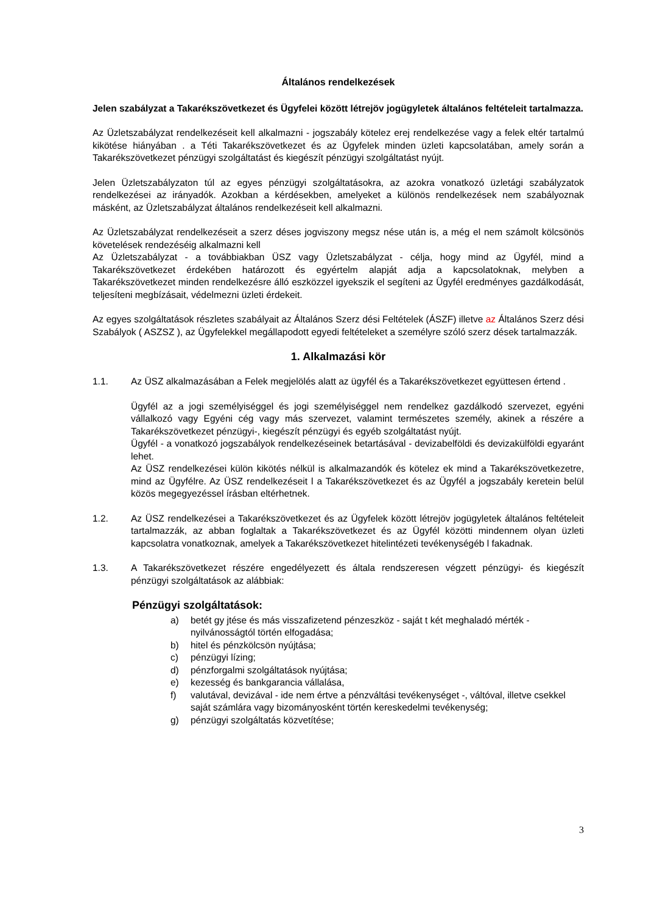Általános rendelkezések
Jelen szabályzat a Takarékszövetkezet és Ügyfelei között létrejöv jogügyletek általános feltételeit tartalmazza.
Az Üzletszabályzat rendelkezéseit kell alkalmazni - jogszabály kötelez erej rendelkezése vagy a felek eltér tartalmú kikötése hiányában . a Téti Takarékszövetkezet és az Ügyfelek minden üzleti kapcsolatában, amely során a Takarékszövetkezet pénzügyi szolgáltatást és kiegészít pénzügyi szolgáltatást nyújt.
Jelen Üzletszabályzaton túl az egyes pénzügyi szolgáltatásokra, az azokra vonatkozó üzletági szabályzatok rendelkezései az irányadók. Azokban a kérdésekben, amelyeket a különös rendelkezések nem szabályoznak másként, az Üzletszabályzat általános rendelkezéseit kell alkalmazni.
Az Üzletszabályzat rendelkezéseit a szerz déses jogviszony megsz nése után is, a még el nem számolt kölcsönös követelések rendezéséig alkalmazni kell
Az Üzletszabályzat - a továbbiakban ÜSZ vagy Üzletszabályzat - célja, hogy mind az Ügyfél, mind a Takarékszövetkezet érdekében határozott és egyértelm alapját adja a kapcsolatoknak, melyben a Takarékszövetkezet minden rendelkezésre álló eszközzel igyekszik el segíteni az Ügyfél eredményes gazdálkodását, teljesíteni megbízásait, védelmezni üzleti érdekeit.
Az egyes szolgáltatások részletes szabályait az Általános Szerz dési Feltételek (ÁSZF) illetve az Általános Szerz dési Szabályok ( ASZSZ ), az Ügyfelekkel megállapodott egyedi feltételeket a személyre szóló szerz dések tartalmazzák.
1. Alkalmazási kör
1.1. Az ÜSZ alkalmazásában a Felek megjelölés alatt az ügyfél és a Takarékszövetkezet együttesen értend .
Ügyfél az a jogi személyiséggel és jogi személyiséggel nem rendelkez gazdálkodó szervezet, egyéni vállalkozó vagy Egyéni cég vagy más szervezet, valamint természetes személy, akinek a részére a Takarékszövetkezet pénzügyi-, kiegészít pénzügyi és egyéb szolgáltatást nyújt.
Ügyfél - a vonatkozó jogszabályok rendelkezéseinek betartásával - devizabelföldi és devizakülföldi egyaránt lehet.
Az ÜSZ rendelkezései külön kikötés nélkül is alkalmazandók és kötelez ek mind a Takarékszövetkezetre, mind az Ügyfélre. Az ÜSZ rendelkezéseit l a Takarékszövetkezet és az Ügyfél a jogszabály keretein belül közös megegyezéssel írásban eltérhetnek.
1.2. Az ÜSZ rendelkezései a Takarékszövetkezet és az Ügyfelek között létrejöv jogügyletek általános feltételeit tartalmazzák, az abban foglaltak a Takarékszövetkezet és az Ügyfél közötti mindennem olyan üzleti kapcsolatra vonatkoznak, amelyek a Takarékszövetkezet hitelintézeti tevékenységéb l fakadnak.
1.3. A Takarékszövetkezet részére engedélyezett és általa rendszeresen végzett pénzügyi- és kiegészít pénzügyi szolgáltatások az alábbiak:
Pénzügyi szolgáltatások:
a) betét gy jtése és más visszafizetend pénzeszköz - saját t két meghaladó mérték - nyilvánosságtól történ elfogadása;
b) hitel és pénzkölcsön nyújtása;
c) pénzügyi lízing;
d) pénzforgalmi szolgáltatások nyújtása;
e) kezesség és bankgarancia vállalása,
f) valutával, devizával - ide nem értve a pénzváltási tevékenységet -, váltóval, illetve csekkel saját számlára vagy bizományosként történ kereskedelmi tevékenység;
g) pénzügyi szolgáltatás közvetítése;
3